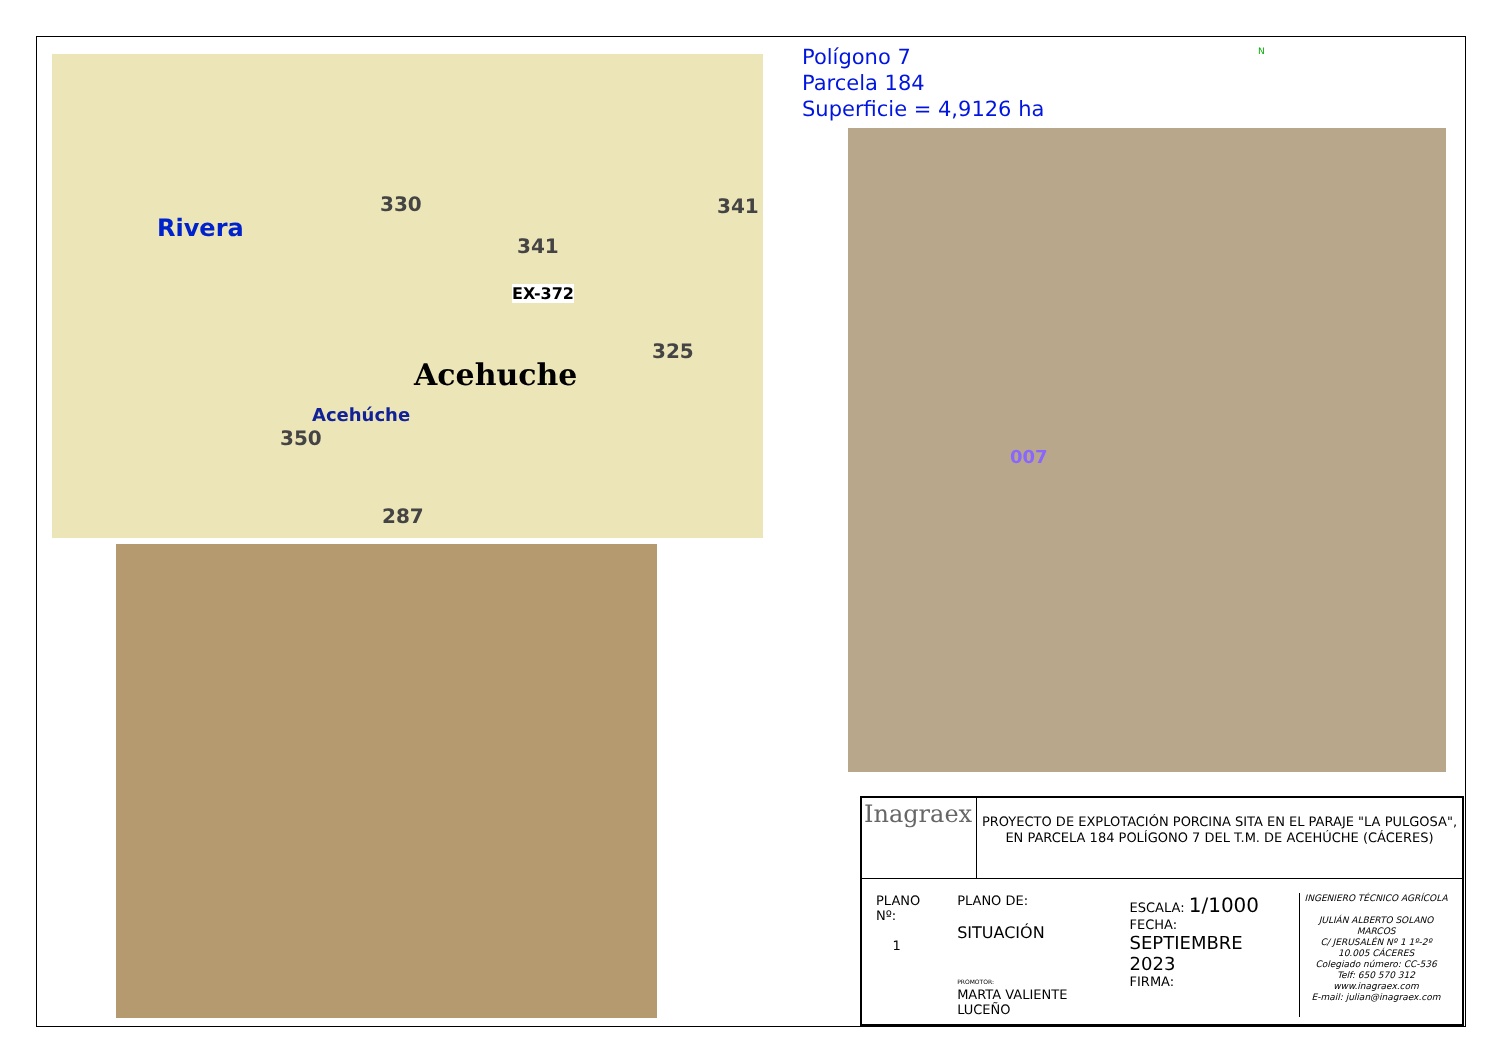Rivera
330
341
341
EX-372
325
Acehuche
Acehúche
350
287
007
Polígono 7
Parcela 184
Superficie = 4,9126 ha
N
Inagraex
PROYECTO DE EXPLOTACIÓN PORCINA SITA EN EL PARAJE "LA PULGOSA", EN PARCELA 184 POLÍGONO 7 DEL T.M. DE ACEHÚCHE (CÁCERES)
PLANO Nº:
1
PLANO DE:
SITUACIÓN
PROMOTOR:
MARTA VALIENTE LUCEÑO
ESCALA: 1/1000
FECHA:
SEPTIEMBRE 2023
FIRMA:
INGENIERO TÉCNICO AGRÍCOLA
JULIÁN ALBERTO SOLANO MARCOS
C/ JERUSALÉN Nº 1 1º-2º
10.005 CÁCERES
Colegiado número: CC-536
Telf: 650 570 312
www.inagraex.com
E-mail: julian@inagraex.com